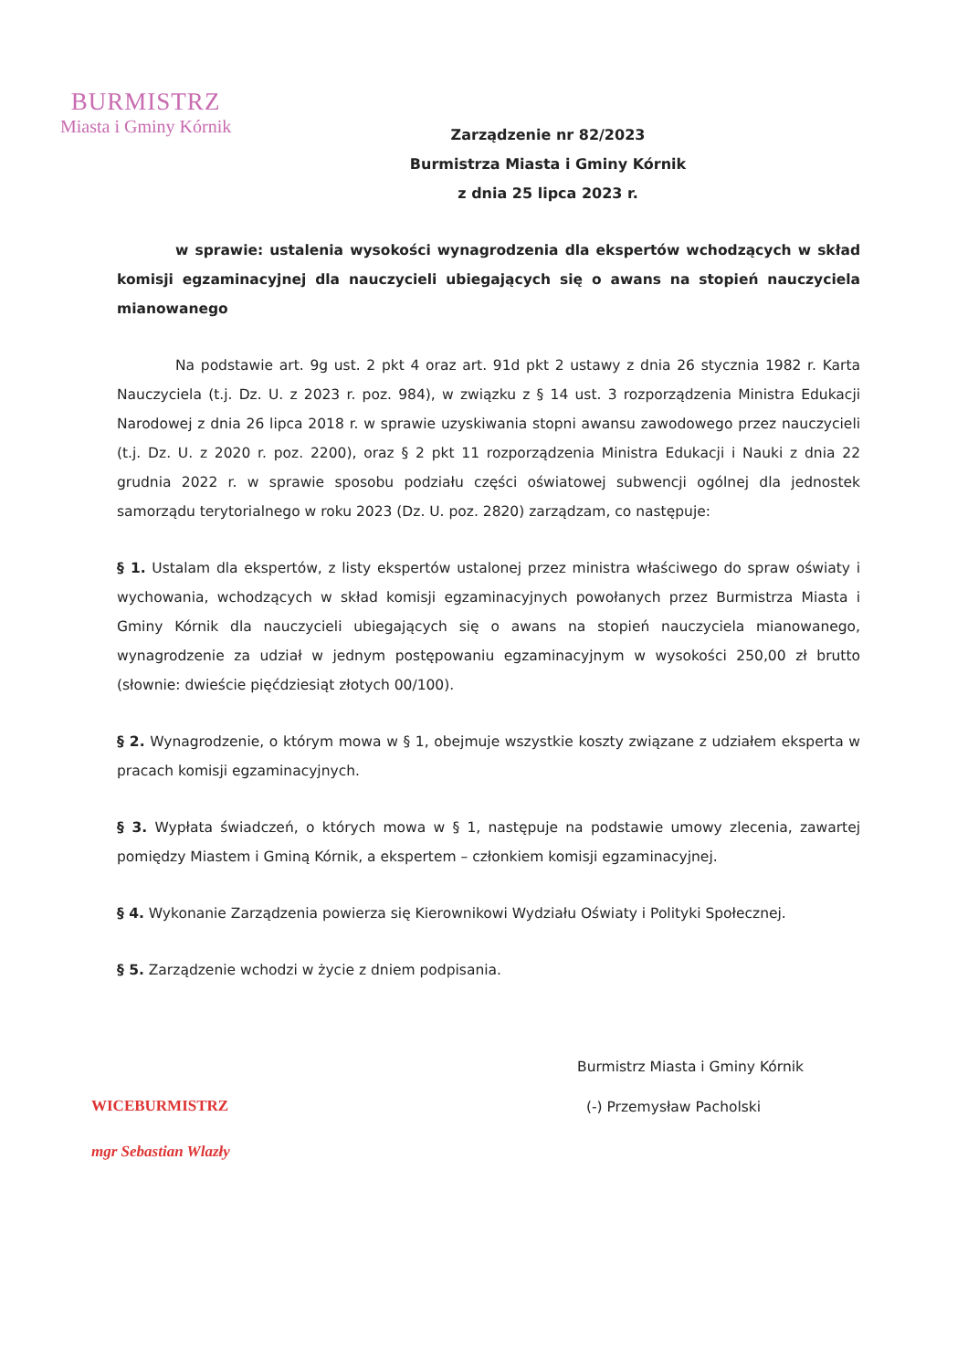BURMISTRZ
Miasta i Gminy Kórnik
Zarządzenie nr 82/2023
Burmistrza Miasta i Gminy Kórnik
z dnia 25 lipca 2023 r.
w sprawie: ustalenia wysokości wynagrodzenia dla ekspertów wchodzących w skład komisji egzaminacyjnej dla nauczycieli ubiegających się o awans na stopień nauczyciela mianowanego
Na podstawie art. 9g ust. 2 pkt 4 oraz art. 91d pkt 2 ustawy z dnia 26 stycznia 1982 r. Karta Nauczyciela (t.j. Dz. U. z 2023 r. poz. 984), w związku z § 14 ust. 3 rozporządzenia Ministra Edukacji Narodowej z dnia 26 lipca 2018 r. w sprawie uzyskiwania stopni awansu zawodowego przez nauczycieli (t.j. Dz. U. z 2020 r. poz. 2200), oraz § 2 pkt 11 rozporządzenia Ministra Edukacji i Nauki z dnia 22 grudnia 2022 r. w sprawie sposobu podziału części oświatowej subwencji ogólnej dla jednostek samorządu terytorialnego w roku 2023 (Dz. U. poz. 2820) zarządzam, co następuje:
§ 1. Ustalam dla ekspertów, z listy ekspertów ustalonej przez ministra właściwego do spraw oświaty i wychowania, wchodzących w skład komisji egzaminacyjnych powołanych przez Burmistrza Miasta i Gminy Kórnik dla nauczycieli ubiegających się o awans na stopień nauczyciela mianowanego, wynagrodzenie za udział w jednym postępowaniu egzaminacyjnym w wysokości 250,00 zł brutto (słownie: dwieście pięćdziesiąt złotych 00/100).
§ 2. Wynagrodzenie, o którym mowa w § 1, obejmuje wszystkie koszty związane z udziałem eksperta w pracach komisji egzaminacyjnych.
§ 3. Wypłata świadczeń, o których mowa w § 1, następuje na podstawie umowy zlecenia, zawartej pomiędzy Miastem i Gminą Kórnik, a ekspertem – członkiem komisji egzaminacyjnej.
§ 4. Wykonanie Zarządzenia powierza się Kierownikowi Wydziału Oświaty i Polityki Społecznej.
§ 5. Zarządzenie wchodzi w życie z dniem podpisania.
WICEBURMISTRZ
mgr Sebastian Wlazły
Burmistrz Miasta i Gminy Kórnik
(-) Przemysław Pacholski